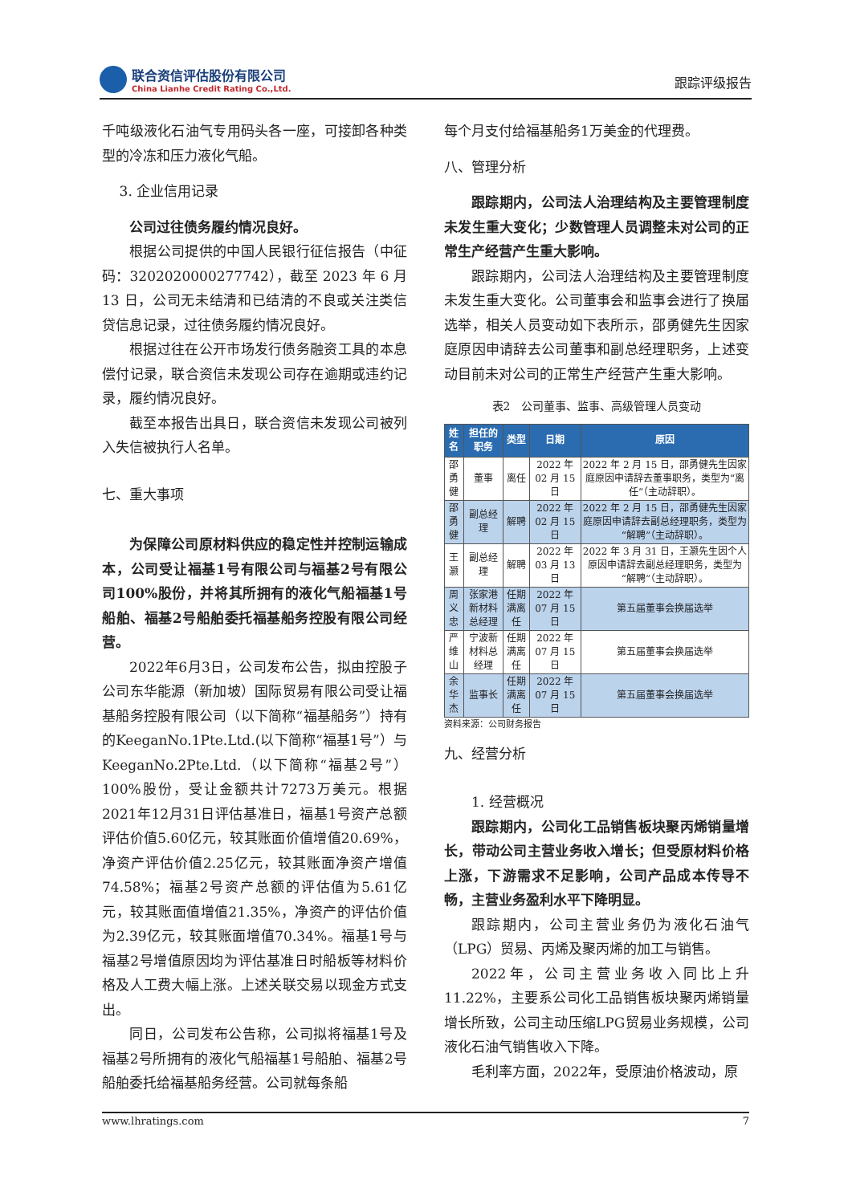联合资信评估股份有限公司
China Lianhe Credit Rating Co.,Ltd.
跟踪评级报告
千吨级液化石油气专用码头各一座，可接卸各种类型的冷冻和压力液化气船。
3. 企业信用记录
公司过往债务履约情况良好。
根据公司提供的中国人民银行征信报告（中征码：3202020000277742），截至 2023 年 6 月 13 日，公司无未结清和已结清的不良或关注类信贷信息记录，过往债务履约情况良好。
根据过往在公开市场发行债务融资工具的本息偿付记录，联合资信未发现公司存在逾期或违约记录，履约情况良好。
截至本报告出具日，联合资信未发现公司被列入失信被执行人名单。
七、重大事项
为保障公司原材料供应的稳定性并控制运输成本，公司受让福基1号有限公司与福基2号有限公司100%股份，并将其所拥有的液化气船福基1号船舶、福基2号船舶委托福基船务控股有限公司经营。
2022年6月3日，公司发布公告，拟由控股子公司东华能源（新加坡）国际贸易有限公司受让福基船务控股有限公司（以下简称“福基船务”）持有的KeeganNo.1Pte.Ltd.(以下简称“福基1号”）与KeeganNo.2Pte.Ltd.（以下简称“福基2号”）100%股份，受让金额共计7273万美元。根据2021年12月31日评估基准日，福基1号资产总额评估价值5.60亿元，较其账面价值增值20.69%，净资产评估价值2.25亿元，较其账面净资产增值74.58%；福基2号资产总额的评估值为5.61亿元，较其账面值增值21.35%，净资产的评估价值为2.39亿元，较其账面增值70.34%。福基1号与福基2号增值原因均为评估基准日时船板等材料价格及人工费大幅上涨。上述关联交易以现金方式支出。
同日，公司发布公告称，公司拟将福基1号及福基2号所拥有的液化气船福基1号船舶、福基2号船舶委托给福基船务经营。公司就每条船
每个月支付给福基船务1万美金的代理费。
八、管理分析
跟踪期内，公司法人治理结构及主要管理制度未发生重大变化；少数管理人员调整未对公司的正常生产经营产生重大影响。
跟踪期内，公司法人治理结构及主要管理制度未发生重大变化。公司董事会和监事会进行了换届选举，相关人员变动如下表所示，邵勇健先生因家庭原因申请辞去公司董事和副总经理职务，上述变动目前未对公司的正常生产经营产生重大影响。
表2　公司董事、监事、高级管理人员变动
| 姓名 | 担任的职务 | 类型 | 日期 | 原因 |
| --- | --- | --- | --- | --- |
| 邵勇健 | 董事 | 离任 | 2022 年 02 月 15 日 | 2022 年 2 月 15 日，邵勇健先生因家庭原因申请辞去董事职务，类型为“离任”（主动辞职）。 |
| 邵勇健 | 副总经理 | 解聘 | 2022 年 02 月 15 日 | 2022 年 2 月 15 日，邵勇健先生因家庭原因申请辞去副总经理职务，类型为“解聘”（主动辞职）。 |
| 王灏 | 副总经理 | 解聘 | 2022 年 03 月 13 日 | 2022 年 3 月 31 日，王灏先生因个人原因申请辞去副总经理职务，类型为“解聘”（主动辞职）。 |
| 周义忠 | 张家港新材料总经理 | 任期满离任 | 2022 年 07 月 15 日 | 第五届董事会换届选举 |
| 严维山 | 宁波新材料总经理 | 任期满离任 | 2022 年 07 月 15 日 | 第五届董事会换届选举 |
| 余华杰 | 监事长 | 任期满离任 | 2022 年 07 月 15 日 | 第五届董事会换届选举 |
资料来源：公司财务报告
九、经营分析
1. 经营概况
跟踪期内，公司化工品销售板块聚丙烯销量增长，带动公司主营业务收入增长；但受原材料价格上涨，下游需求不足影响，公司产品成本传导不畅，主营业务盈利水平下降明显。
跟踪期内，公司主营业务仍为液化石油气（LPG）贸易、丙烯及聚丙烯的加工与销售。
2022年，公司主营业务收入同比上升11.22%，主要系公司化工品销售板块聚丙烯销量增长所致，公司主动压缩LPG贸易业务规模，公司液化石油气销售收入下降。
毛利率方面，2022年，受原油价格波动，原
www.lhratings.com 7